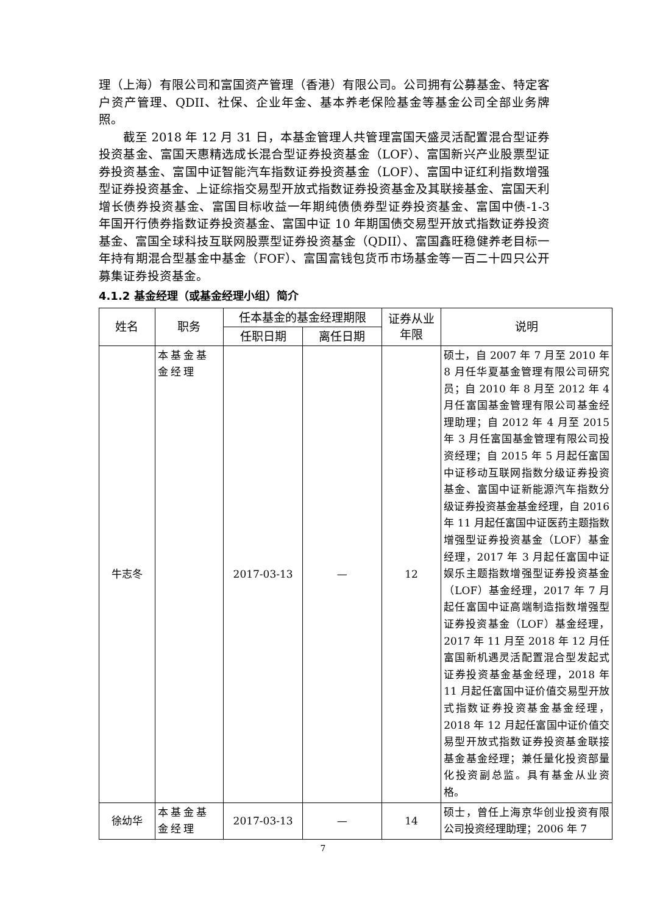理（上海）有限公司和富国资产管理（香港）有限公司。公司拥有公募基金、特定客户资产管理、QDII、社保、企业年金、基本养老保险基金等基金公司全部业务牌照。
截至 2018 年 12 月 31 日，本基金管理人共管理富国天盛灵活配置混合型证券投资基金、富国天惠精选成长混合型证券投资基金（LOF）、富国新兴产业股票型证券投资基金、富国中证智能汽车指数证券投资基金（LOF）、富国中证红利指数增强型证券投资基金、上证综指交易型开放式指数证券投资基金及其联接基金、富国天利增长债券投资基金、富国目标收益一年期纯债债券型证券投资基金、富国中债-1-3 年国开行债券指数证券投资基金、富国中证 10 年期国债交易型开放式指数证券投资基金、富国全球科技互联网股票型证券投资基金（QDII）、富国鑫旺稳健养老目标一年持有期混合型基金中基金（FOF）、富国富钱包货币市场基金等一百二十四只公开募集证券投资基金。
4.1.2 基金经理（或基金经理小组）简介
| 姓名 | 职务 | 任本基金的基金经理期限 | | 证券从业年限 | 说明 |
| --- | --- | --- | --- | --- | --- |
| | | 任职日期 | 离任日期 | | |
| 牛志冬 | 本基金基金经理 | 2017-03-13 | — | 12 | 硕士，自 2007 年 7 月至 2010 年 8 月任华夏基金管理有限公司研究员；自 2010 年 8 月至 2012 年 4 月任富国基金管理有限公司基金经理助理；自 2012 年 4 月至 2015 年 3 月任富国基金管理有限公司投资经理；自 2015 年 5 月起任富国中证移动互联网指数分级证券投资基金、富国中证新能源汽车指数分级证券投资基金基金经理，自 2016 年 11 月起任富国中证医药主题指数增强型证券投资基金（LOF）基金经理，2017 年 3 月起任富国中证娱乐主题指数增强型证券投资基金（LOF）基金经理，2017 年 7 月起任富国中证高端制造指数增强型证券投资基金（LOF）基金经理，2017 年 11 月至 2018 年 12 月任富国新机遇灵活配置混合型发起式证券投资基金基金经理，2018 年 11 月起任富国中证价值交易型开放式指数证券投资基金基金经理，2018 年 12 月起任富国中证价值交易型开放式指数证券投资基金联接基金基金经理；兼任量化投资部量化投资副总监。具有基金从业资格。 |
| 徐幼华 | 本基金基金经理 | 2017-03-13 | — | 14 | 硕士，曾任上海京华创业投资有限公司投资经理助理；2006 年 7 |
7